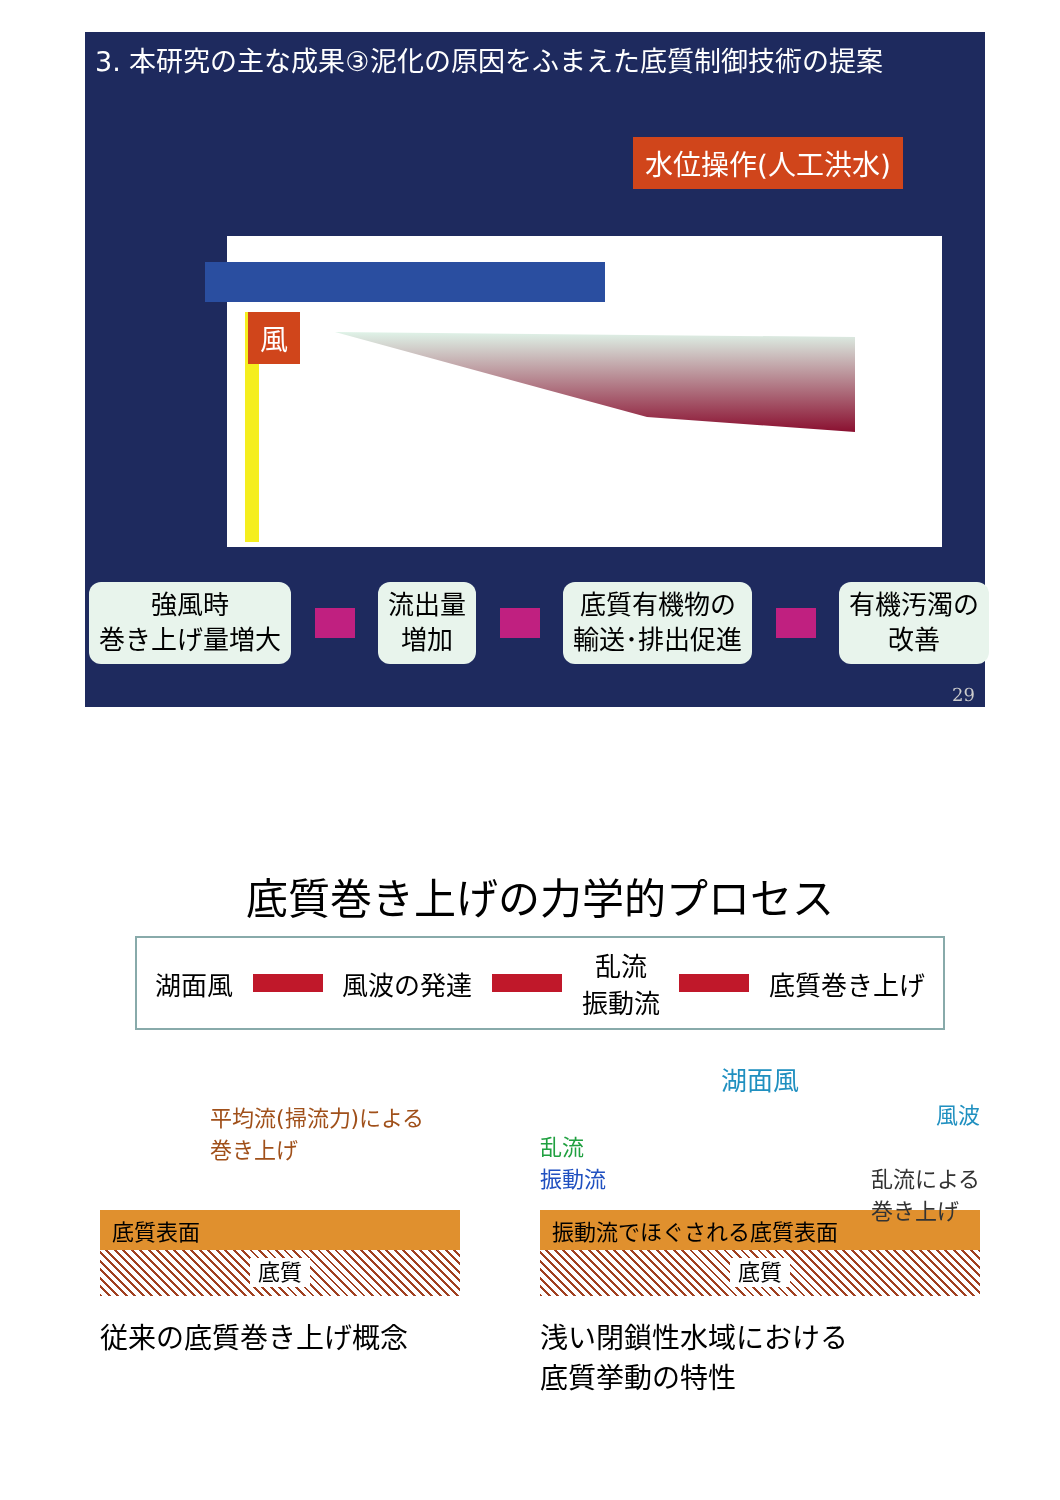3. 本研究の主な成果③泥化の原因をふまえた底質制御技術の提案
水位操作(人工洪水)
風
強風時
巻き上げ量増大
流出量
増加
底質有機物の
輸送･排出促進
有機汚濁の
改善
29
底質巻き上げの力学的プロセス
湖面風 風波の発達
乱流
振動流
底質巻き上げ
平均流(掃流力)による
巻き上げ
底質表面
底質
従来の底質巻き上げ概念
湖面風
風波
乱流
振動流 乱流による
巻き上げ
振動流でほぐされる底質表面
底質
浅い閉鎖性水域における
底質挙動の特性